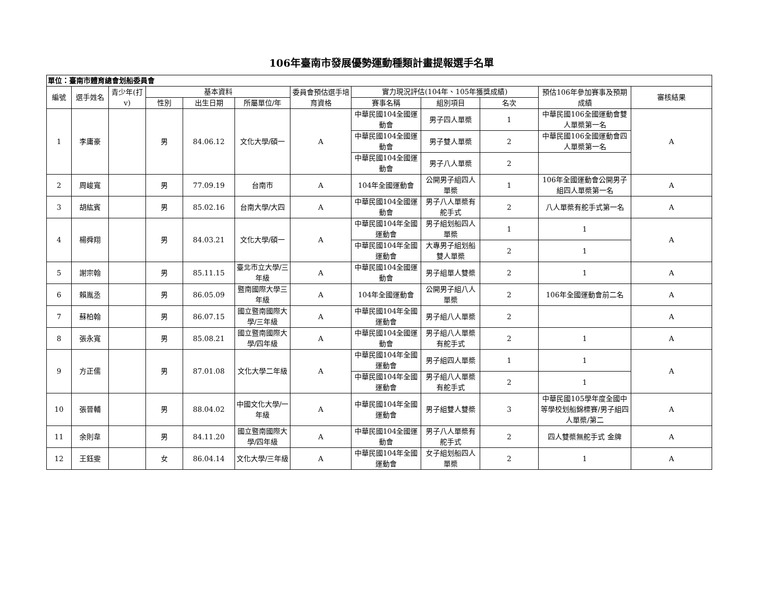106年臺南市發展優勢運動種類計畫提報選手名單
| 單位：臺南市體育總會划船委員會 | | | | | | | | | | | |
| --- | --- | --- | --- | --- | --- | --- | --- | --- | --- | --- | --- |
| 編號 | 選手姓名 | 青少年(打v) | 基本資料 | | | 委員會預估選手培育資格 | 實力現況評估(104年、105年獲獎成績) | | | 預估106年參加賽事及預期成績 | 審核結果 |
| | | | 性別 | 出生日期 | 所屬單位/年 | | 賽事名稱 | 組別項目 | 名次 | | |
| 1 | 李庸豪 | | 男 | 84.06.12 | 文化大學/碩一 | A | 中華民國104全國運動會 | 男子四人單槳 | 1 | 中華民國106全國運動會雙人單槳第一名 | A |
| | | | | | | | 中華民國104全國運動會 | 男子雙人單槳 | 2 | 中華民國106全國運動會四人單槳第一名 | |
| | | | | | | | 中華民國104全國運動會 | 男子八人單槳 | 2 | | |
| 2 | 周峻寬 | | 男 | 77.09.19 | 台南市 | A | 104年全國運動會 | 公開男子組四人單槳 | 1 | 106年全國運動會公開男子組四人單槳第一名 | A |
| 3 | 胡紘賓 | | 男 | 85.02.16 | 台南大學/大四 | A | 中華民國104全國運動會 | 男子八人單槳有舵手式 | 2 | 八人單槳有舵手式第一名 | A |
| 4 | 楊舜翔 | | 男 | 84.03.21 | 文化大學/碩一 | A | 中華民國104年全國運動會 | 男子組划船四人單槳 | 1 | 1 | A |
| | | | | | | | 中華民國104年全國運動會 | 大專男子組划船雙人單槳 | 2 | 1 | |
| 5 | 謝宗翰 | | 男 | 85.11.15 | 臺北市立大學/三年級 | A | 中華民國104全國運動會 | 男子組單人雙槳 | 2 | 1 | A |
| 6 | 賴胤丞 | | 男 | 86.05.09 | 暨南國際大學三年級 | A | 104年全國運動會 | 公開男子組八人單槳 | 2 | 106年全國運動會前二名 | A |
| 7 | 蘇柏翰 | | 男 | 86.07.15 | 國立暨南國際大學/三年級 | A | 中華民國104年全國運動會 | 男子組八人單槳 | 2 | | A |
| 8 | 張永寬 | | 男 | 85.08.21 | 國立暨南國際大學/四年級 | A | 中華民國104全國運動會 | 男子組八人單槳有舵手式 | 2 | 1 | A |
| 9 | 方正儒 | | 男 | 87.01.08 | 文化大學二年級 | A | 中華民國104年全國運動會 | 男子組四人單槳 | 1 | 1 | A |
| | | | | | | | 中華民國104年全國運動會 | 男子組八人單槳有舵手式 | 2 | 1 | |
| 10 | 張晉輔 | | 男 | 88.04.02 | 中國文化大學/一年級 | A | 中華民國104年全國運動會 | 男子組雙人雙槳 | 3 | 中華民國105學年度全國中等學校划船錦標賽/男子組四人單槳/第二 | A |
| 11 | 余則韋 | | 男 | 84.11.20 | 國立暨南國際大學/四年級 | A | 中華民國104全國運動會 | 男子八人單槳有舵手式 | 2 | 四人雙槳無舵手式 金牌 | A |
| 12 | 王鈺雯 | | 女 | 86.04.14 | 文化大學/三年級 | A | 中華民國104年全國運動會 | 女子組划船四人單槳 | 2 | 1 | A |